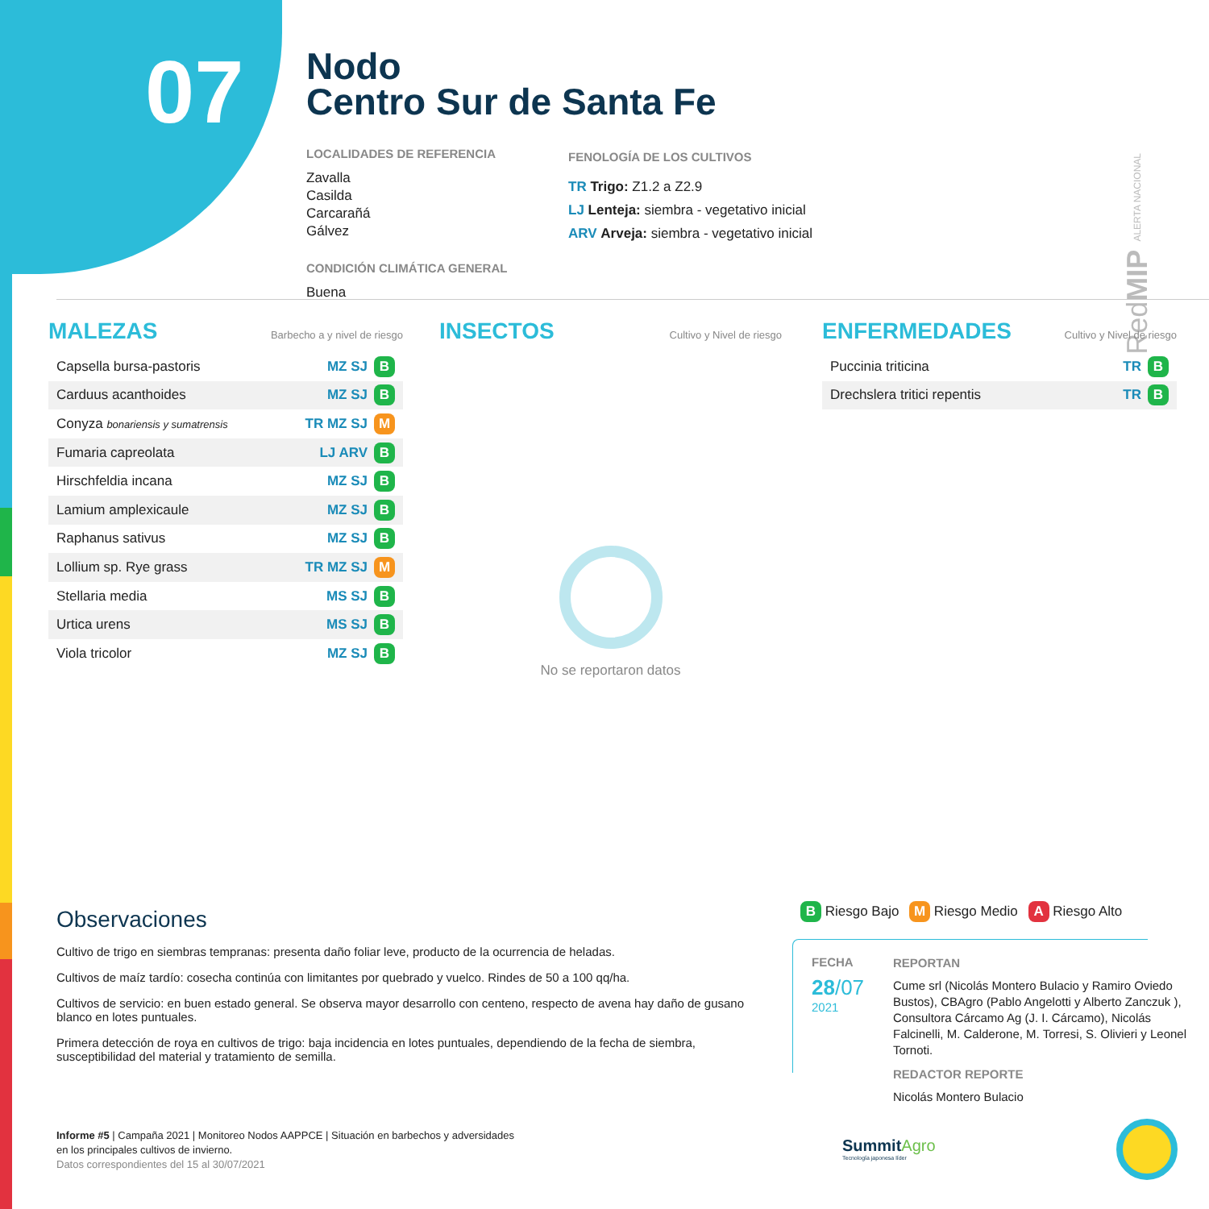07
Nodo
Centro Sur de Santa Fe
LOCALIDADES DE REFERENCIA
Zavalla
Casilda
Carcarañá
Gálvez
CONDICIÓN CLIMÁTICA GENERAL
Buena
FENOLOGÍA DE LOS CULTIVOS
TR Trigo: Z1.2 a Z2.9
LJ Lenteja: siembra - vegetativo inicial
ARV Arveja: siembra - vegetativo inicial
RedMIP ALERTA NACIONAL
MALEZAS Barbecho a y nivel de riesgo
| Capsella bursa-pastoris | MZ SJ B |
| Carduus acanthoides | MZ SJ B |
| Conyza bonariensis y sumatrensis | TR MZ SJ M |
| Fumaria capreolata | LJ ARV B |
| Hirschfeldia incana | MZ SJ B |
| Lamium amplexicaule | MZ SJ B |
| Raphanus sativus | MZ SJ B |
| Lollium sp. Rye grass | TR MZ SJ M |
| Stellaria media | MS SJ B |
| Urtica urens | MS SJ B |
| Viola tricolor | MZ SJ B |
INSECTOS Cultivo y Nivel de riesgo
No se reportaron datos
ENFERMEDADES Cultivo y Nivel de riesgo
| Puccinia triticina | TR B |
| Drechslera tritici repentis | TR B |
Observaciones
Cultivo de trigo en siembras tempranas: presenta daño foliar leve, producto de la ocurrencia de heladas.
Cultivos de maíz tardío: cosecha continúa con limitantes por quebrado y vuelco. Rindes de 50 a 100 qq/ha.
Cultivos de servicio: en buen estado general. Se observa mayor desarrollo con centeno, respecto de avena hay daño de gusano blanco en lotes puntuales.
Primera detección de roya en cultivos de trigo: baja incidencia en lotes puntuales, dependiendo de la fecha de siembra, susceptibilidad del material y tratamiento de semilla.
B Riesgo Bajo M Riesgo Medio A Riesgo Alto
FECHA
28/07
2021
REPORTAN
Cume srl (Nicolás Montero Bulacio y Ramiro Oviedo Bustos), CBAgro (Pablo Angelotti y Alberto Zanczuk ), Consultora Cárcamo Ag (J. I. Cárcamo), Nicolás Falcinelli, M. Calderone, M. Torresi, S. Olivieri y Leonel Tornoti.
REDACTOR REPORTE
Nicolás Montero Bulacio
Informe #5 | Campaña 2021 | Monitoreo Nodos AAPPCE | Situación en barbechos y adversidades
en los principales cultivos de invierno.
Datos correspondientes del 15 al 30/07/2021
SummitAgro
Tecnología japonesa líder